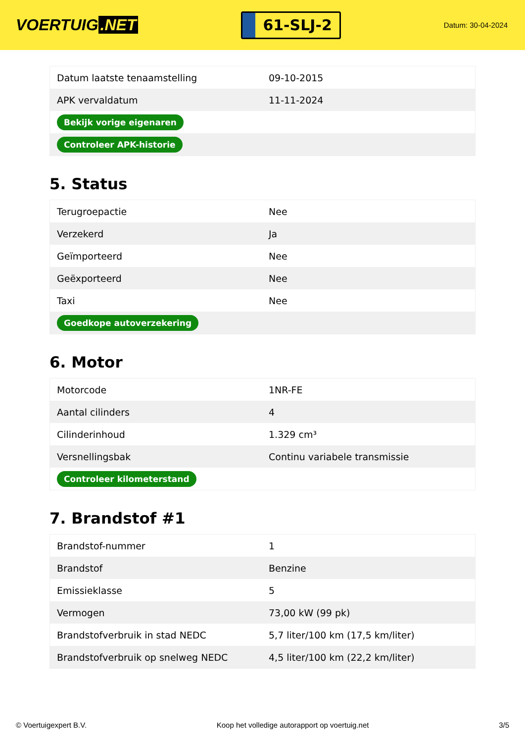VOERTUIG.NET
61-SLJ-2
Datum: 30-04-2024
| Datum laatste tenaamstelling | 09-10-2015 |
| APK vervaldatum | 11-11-2024 |
| Bekijk vorige eigenaren | |
| Controleer APK-historie | |
5. Status
| Terugroepactie | Nee |
| Verzekerd | Ja |
| Geïmporteerd | Nee |
| Geëxporteerd | Nee |
| Taxi | Nee |
| Goedkope autoverzekering | |
6. Motor
| Motorcode | 1NR-FE |
| Aantal cilinders | 4 |
| Cilinderinhoud | 1.329 cm³ |
| Versnellingsbak | Continu variabele transmissie |
| Controleer kilometerstand | |
7. Brandstof #1
| Brandstof-nummer | 1 |
| Brandstof | Benzine |
| Emissieklasse | 5 |
| Vermogen | 73,00 kW (99 pk) |
| Brandstofverbruik in stad NEDC | 5,7 liter/100 km (17,5 km/liter) |
| Brandstofverbruik op snelweg NEDC | 4,5 liter/100 km (22,2 km/liter) |
© Voertuigexpert B.V. Koop het volledige autorapport op voertuig.net 3/5